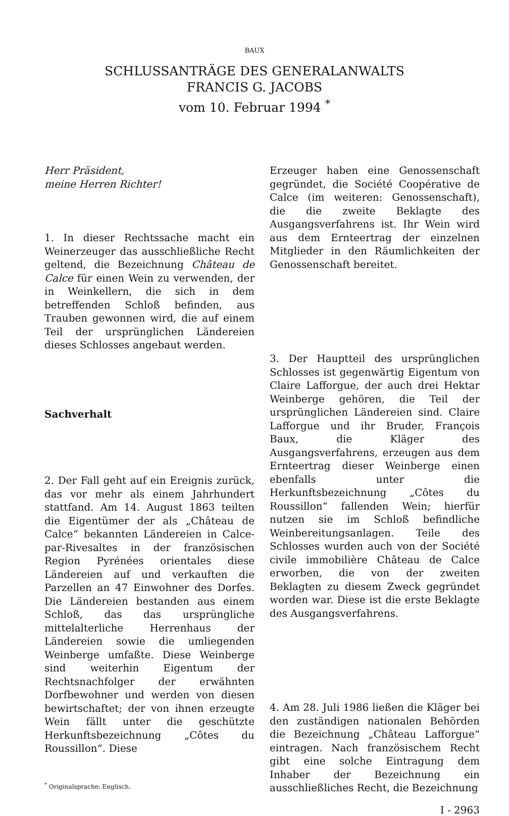BAUX
SCHLUSSANTRÄGE DES GENERALANWALTS
FRANCIS G. JACOBS
vom 10. Februar 1994 <sup>*</sup>
Herr Präsident,
meine Herren Richter!
1. In dieser Rechtssache macht ein Weinerzeuger das ausschließliche Recht geltend, die Bezeichnung Château de Calce für einen Wein zu verwenden, der in Weinkellern, die sich in dem betreffenden Schloß befinden, aus Trauben gewonnen wird, die auf einem Teil der ursprünglichen Ländereien dieses Schlosses angebaut werden.
Sachverhalt
2. Der Fall geht auf ein Ereignis zurück, das vor mehr als einem Jahrhundert stattfand. Am 14. August 1863 teilten die Eigentümer der als „Château de Calce“ bekannten Ländereien in Calce-par-Rivesaltes in der französischen Region Pyrénées orientales diese Ländereien auf und verkauften die Parzellen an 47 Einwohner des Dorfes. Die Ländereien bestanden aus einem Schloß, das das ursprüngliche mittelalterliche Herrenhaus der Ländereien sowie die umliegenden Weinberge umfaßte. Diese Weinberge sind weiterhin Eigentum der Rechtsnachfolger der erwähnten Dorfbewohner und werden von diesen bewirtschaftet; der von ihnen erzeugte Wein fällt unter die geschützte Herkunftsbezeichnung „Côtes du Roussillon“. Diese
<sup>*</sup> Originalsprache: Englisch.
Erzeuger haben eine Genossenschaft gegründet, die Société Coopérative de Calce (im weiteren: Genossenschaft), die die zweite Beklagte des Ausgangsverfahrens ist. Ihr Wein wird aus dem Ernteertrag der einzelnen Mitglieder in den Räumlichkeiten der Genossenschaft bereitet.
3. Der Hauptteil des ursprünglichen Schlosses ist gegenwärtig Eigentum von Claire Lafforgue, der auch drei Hektar Weinberge gehören, die Teil der ursprünglichen Ländereien sind. Claire Lafforgue und ihr Bruder, François Baux, die Kläger des Ausgangsverfahrens, erzeugen aus dem Ernteertrag dieser Weinberge einen ebenfalls unter die Herkunftsbezeichnung „Côtes du Roussillon“ fallenden Wein; hierfür nutzen sie im Schloß befindliche Weinbereitungsanlagen. Teile des Schlosses wurden auch von der Société civile immobilière Château de Calce erworben, die von der zweiten Beklagten zu diesem Zweck gegründet worden war. Diese ist die erste Beklagte des Ausgangsverfahrens.
4. Am 28. Juli 1986 ließen die Kläger bei den zuständigen nationalen Behörden die Bezeichnung „Château Lafforgue“ eintragen. Nach französischem Recht gibt eine solche Eintragung dem Inhaber der Bezeichnung ein ausschließliches Recht, die Bezeichnung
I - 2963